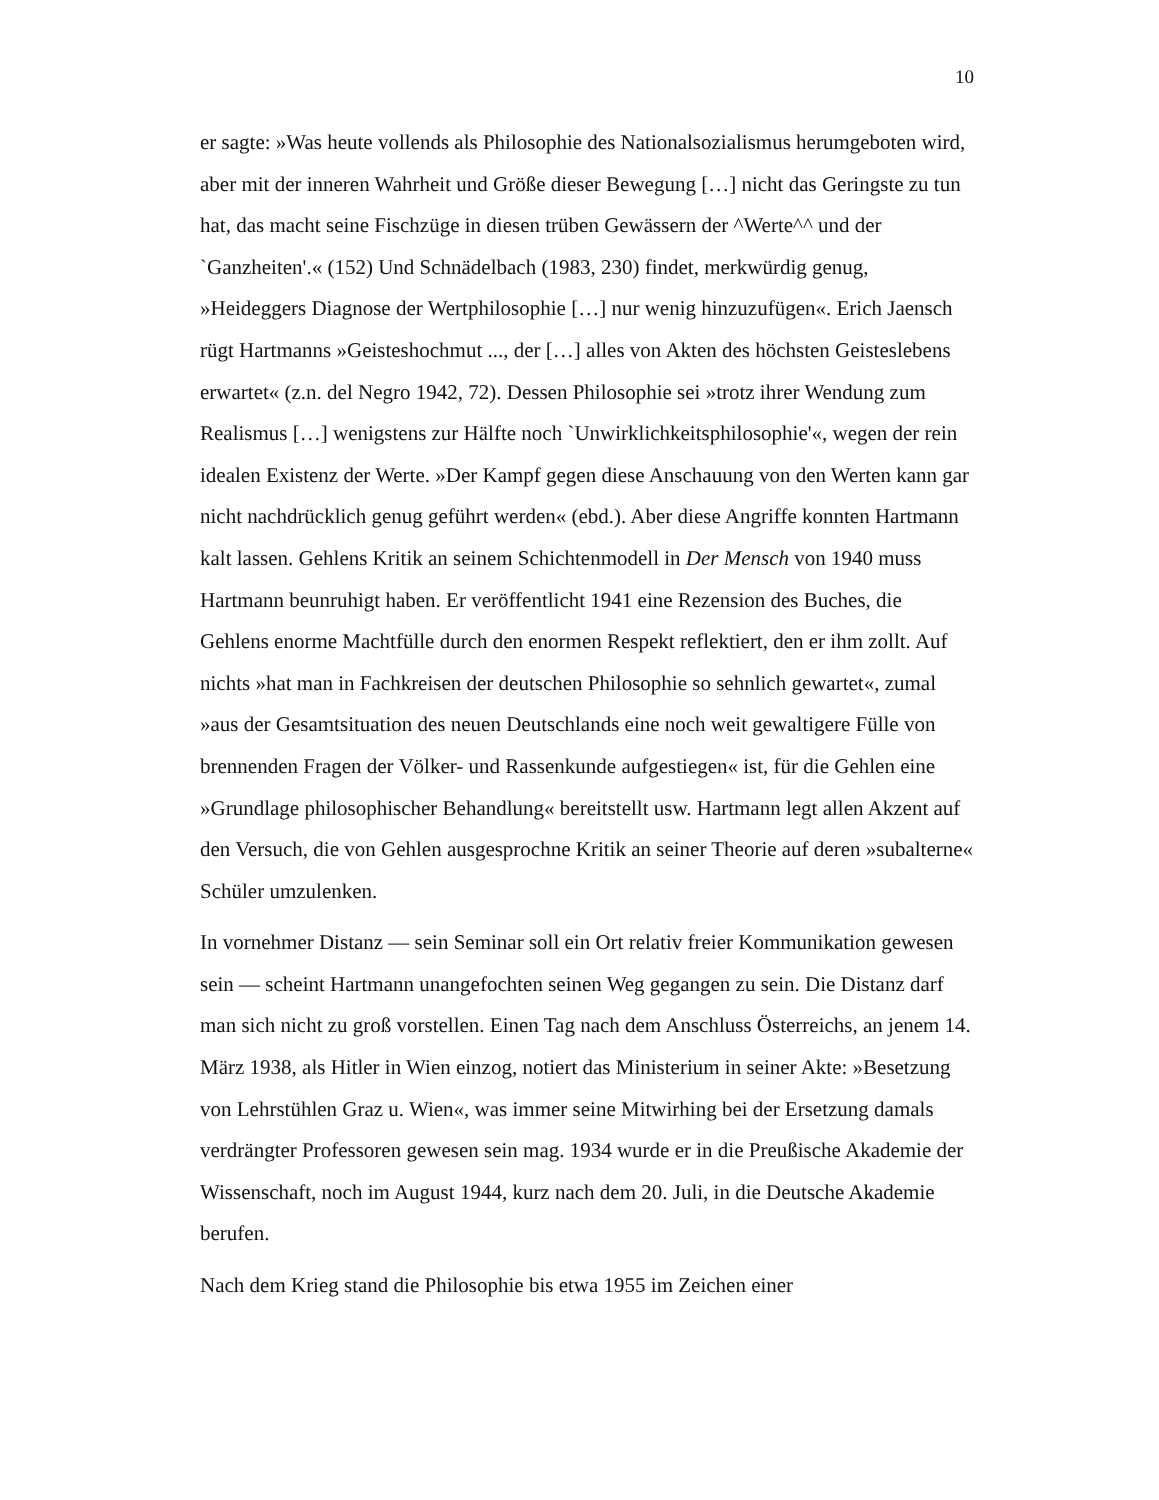10
er sagte: »Was heute vollends als Philosophie des Nationalsozialismus herumgeboten wird, aber mit der inneren Wahrheit und Größe dieser Bewegung […] nicht das Geringste zu tun hat, das macht seine Fischzüge in diesen trüben Gewässern der ^Werte^^ und der `Ganzheiten'.« (152) Und Schnädelbach (1983, 230) findet, merkwürdig genug, »Heideggers Diagnose der Wertphilosophie […] nur wenig hinzuzufügen«. Erich Jaensch rügt Hartmanns »Geisteshochmut ..., der […] alles von Akten des höchsten Geisteslebens erwartet« (z.n. del Negro 1942, 72). Dessen Philosophie sei »trotz ihrer Wendung zum Realismus […] wenigstens zur Hälfte noch `Unwirklichkeitsphilosophie'«, wegen der rein idealen Existenz der Werte. »Der Kampf gegen diese Anschauung von den Werten kann gar nicht nachdrücklich genug geführt werden« (ebd.). Aber diese Angriffe konnten Hartmann kalt lassen. Gehlens Kritik an seinem Schichtenmodell in Der Mensch von 1940 muss Hartmann beunruhigt haben. Er veröffentlicht 1941 eine Rezension des Buches, die Gehlens enorme Machtfülle durch den enormen Respekt reflektiert, den er ihm zollt. Auf nichts »hat man in Fachkreisen der deutschen Philosophie so sehnlich gewartet«, zumal »aus der Gesamtsituation des neuen Deutschlands eine noch weit gewaltigere Fülle von brennenden Fragen der Völker- und Rassenkunde aufgestiegen« ist, für die Gehlen eine »Grundlage philosophischer Behandlung« bereitstellt usw. Hartmann legt allen Akzent auf den Versuch, die von Gehlen ausgesprochne Kritik an seiner Theorie auf deren »subalterne« Schüler umzulenken.
In vornehmer Distanz — sein Seminar soll ein Ort relativ freier Kommunikation gewesen sein — scheint Hartmann unangefochten seinen Weg gegangen zu sein. Die Distanz darf man sich nicht zu groß vorstellen. Einen Tag nach dem Anschluss Österreichs, an jenem 14. März 1938, als Hitler in Wien einzog, notiert das Ministerium in seiner Akte: »Besetzung von Lehrstühlen Graz u. Wien«, was immer seine Mitwirhing bei der Ersetzung damals verdrängter Professoren gewesen sein mag. 1934 wurde er in die Preußische Akademie der Wissenschaft, noch im August 1944, kurz nach dem 20. Juli, in die Deutsche Akademie berufen.
Nach dem Krieg stand die Philosophie bis etwa 1955 im Zeichen einer